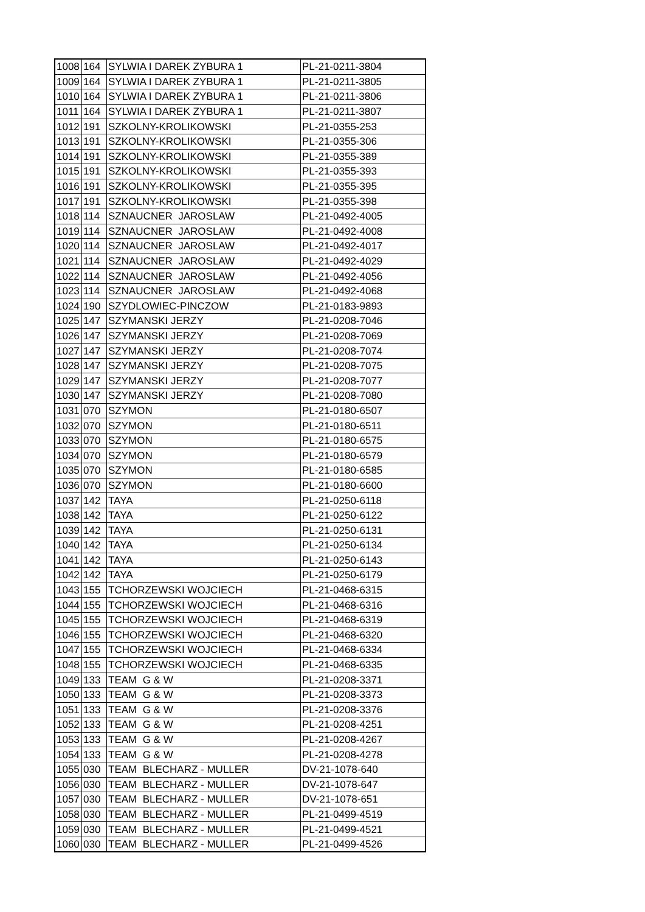| 1008 | 164 | SYLWIA I DAREK ZYBURA 1 | PL-21-0211-3804 |
| 1009 | 164 | SYLWIA I DAREK ZYBURA 1 | PL-21-0211-3805 |
| 1010 | 164 | SYLWIA I DAREK ZYBURA 1 | PL-21-0211-3806 |
| 1011 | 164 | SYLWIA I DAREK ZYBURA 1 | PL-21-0211-3807 |
| 1012 | 191 | SZKOLNY-KROLIKOWSKI | PL-21-0355-253 |
| 1013 | 191 | SZKOLNY-KROLIKOWSKI | PL-21-0355-306 |
| 1014 | 191 | SZKOLNY-KROLIKOWSKI | PL-21-0355-389 |
| 1015 | 191 | SZKOLNY-KROLIKOWSKI | PL-21-0355-393 |
| 1016 | 191 | SZKOLNY-KROLIKOWSKI | PL-21-0355-395 |
| 1017 | 191 | SZKOLNY-KROLIKOWSKI | PL-21-0355-398 |
| 1018 | 114 | SZNAUCNER JAROSLAW | PL-21-0492-4005 |
| 1019 | 114 | SZNAUCNER JAROSLAW | PL-21-0492-4008 |
| 1020 | 114 | SZNAUCNER JAROSLAW | PL-21-0492-4017 |
| 1021 | 114 | SZNAUCNER JAROSLAW | PL-21-0492-4029 |
| 1022 | 114 | SZNAUCNER JAROSLAW | PL-21-0492-4056 |
| 1023 | 114 | SZNAUCNER JAROSLAW | PL-21-0492-4068 |
| 1024 | 190 | SZYDLOWIEC-PINCZOW | PL-21-0183-9893 |
| 1025 | 147 | SZYMANSKI JERZY | PL-21-0208-7046 |
| 1026 | 147 | SZYMANSKI JERZY | PL-21-0208-7069 |
| 1027 | 147 | SZYMANSKI JERZY | PL-21-0208-7074 |
| 1028 | 147 | SZYMANSKI JERZY | PL-21-0208-7075 |
| 1029 | 147 | SZYMANSKI JERZY | PL-21-0208-7077 |
| 1030 | 147 | SZYMANSKI JERZY | PL-21-0208-7080 |
| 1031 | 070 | SZYMON | PL-21-0180-6507 |
| 1032 | 070 | SZYMON | PL-21-0180-6511 |
| 1033 | 070 | SZYMON | PL-21-0180-6575 |
| 1034 | 070 | SZYMON | PL-21-0180-6579 |
| 1035 | 070 | SZYMON | PL-21-0180-6585 |
| 1036 | 070 | SZYMON | PL-21-0180-6600 |
| 1037 | 142 | TAYA | PL-21-0250-6118 |
| 1038 | 142 | TAYA | PL-21-0250-6122 |
| 1039 | 142 | TAYA | PL-21-0250-6131 |
| 1040 | 142 | TAYA | PL-21-0250-6134 |
| 1041 | 142 | TAYA | PL-21-0250-6143 |
| 1042 | 142 | TAYA | PL-21-0250-6179 |
| 1043 | 155 | TCHORZEWSKI WOJCIECH | PL-21-0468-6315 |
| 1044 | 155 | TCHORZEWSKI WOJCIECH | PL-21-0468-6316 |
| 1045 | 155 | TCHORZEWSKI WOJCIECH | PL-21-0468-6319 |
| 1046 | 155 | TCHORZEWSKI WOJCIECH | PL-21-0468-6320 |
| 1047 | 155 | TCHORZEWSKI WOJCIECH | PL-21-0468-6334 |
| 1048 | 155 | TCHORZEWSKI WOJCIECH | PL-21-0468-6335 |
| 1049 | 133 | TEAM G & W | PL-21-0208-3371 |
| 1050 | 133 | TEAM G & W | PL-21-0208-3373 |
| 1051 | 133 | TEAM G & W | PL-21-0208-3376 |
| 1052 | 133 | TEAM G & W | PL-21-0208-4251 |
| 1053 | 133 | TEAM G & W | PL-21-0208-4267 |
| 1054 | 133 | TEAM G & W | PL-21-0208-4278 |
| 1055 | 030 | TEAM BLECHARZ - MULLER | DV-21-1078-640 |
| 1056 | 030 | TEAM BLECHARZ - MULLER | DV-21-1078-647 |
| 1057 | 030 | TEAM BLECHARZ - MULLER | DV-21-1078-651 |
| 1058 | 030 | TEAM BLECHARZ - MULLER | PL-21-0499-4519 |
| 1059 | 030 | TEAM BLECHARZ - MULLER | PL-21-0499-4521 |
| 1060 | 030 | TEAM BLECHARZ - MULLER | PL-21-0499-4526 |